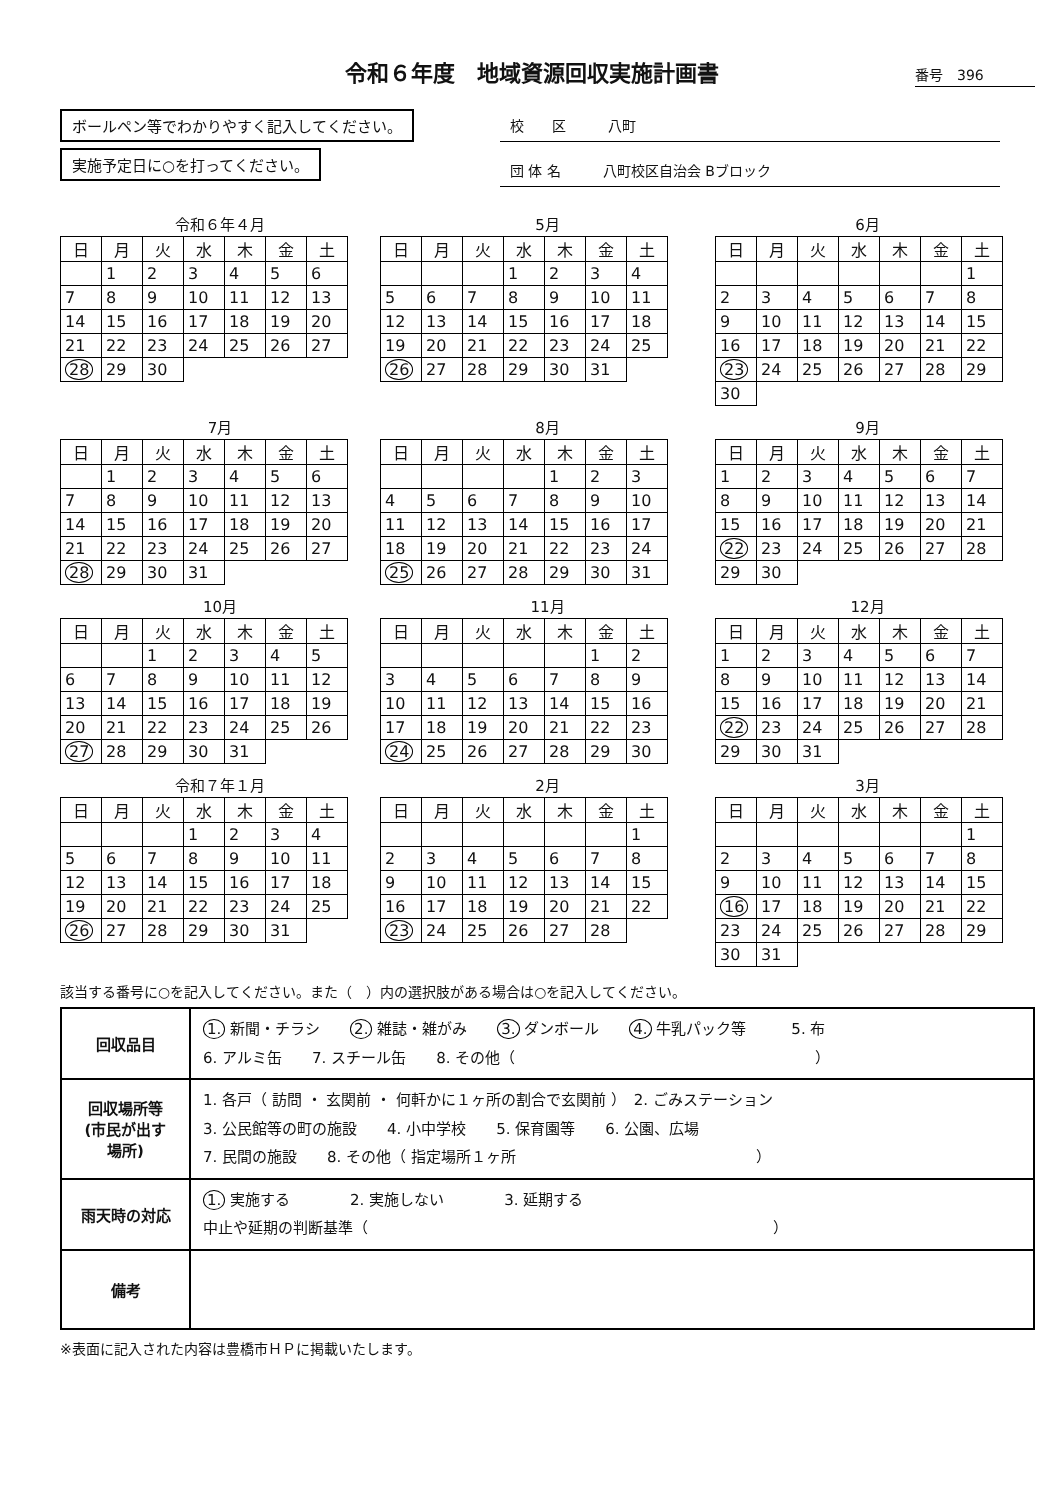令和６年度　地域資源回収実施計画書
番号　396
ボールペン等でわかりやすく記入してください。
実施予定日に○を打ってください。
校　　区　　　八町
団 体 名　　　八町校区自治会 Bブロック
令和６年４月
| 日 | 月 | 火 | 水 | 木 | 金 | 土 |
| --- | --- | --- | --- | --- | --- | --- |
| | 1 | 2 | 3 | 4 | 5 | 6 |
| 7 | 8 | 9 | 10 | 11 | 12 | 13 |
| 14 | 15 | 16 | 17 | 18 | 19 | 20 |
| 21 | 22 | 23 | 24 | 25 | 26 | 27 |
| 28 | 29 | 30 | | | | |
5月
| 日 | 月 | 火 | 水 | 木 | 金 | 土 |
| --- | --- | --- | --- | --- | --- | --- |
| | | | 1 | 2 | 3 | 4 |
| 5 | 6 | 7 | 8 | 9 | 10 | 11 |
| 12 | 13 | 14 | 15 | 16 | 17 | 18 |
| 19 | 20 | 21 | 22 | 23 | 24 | 25 |
| 26 | 27 | 28 | 29 | 30 | 31 | |
6月
| 日 | 月 | 火 | 水 | 木 | 金 | 土 |
| --- | --- | --- | --- | --- | --- | --- |
| | | | | | | 1 |
| 2 | 3 | 4 | 5 | 6 | 7 | 8 |
| 9 | 10 | 11 | 12 | 13 | 14 | 15 |
| 16 | 17 | 18 | 19 | 20 | 21 | 22 |
| 23 | 24 | 25 | 26 | 27 | 28 | 29 |
| 30 | | | | | | |
7月
| 日 | 月 | 火 | 水 | 木 | 金 | 土 |
| --- | --- | --- | --- | --- | --- | --- |
| | 1 | 2 | 3 | 4 | 5 | 6 |
| 7 | 8 | 9 | 10 | 11 | 12 | 13 |
| 14 | 15 | 16 | 17 | 18 | 19 | 20 |
| 21 | 22 | 23 | 24 | 25 | 26 | 27 |
| 28 | 29 | 30 | 31 | | | |
8月
| 日 | 月 | 火 | 水 | 木 | 金 | 土 |
| --- | --- | --- | --- | --- | --- | --- |
| | | | | 1 | 2 | 3 |
| 4 | 5 | 6 | 7 | 8 | 9 | 10 |
| 11 | 12 | 13 | 14 | 15 | 16 | 17 |
| 18 | 19 | 20 | 21 | 22 | 23 | 24 |
| 25 | 26 | 27 | 28 | 29 | 30 | 31 |
9月
| 日 | 月 | 火 | 水 | 木 | 金 | 土 |
| --- | --- | --- | --- | --- | --- | --- |
| 1 | 2 | 3 | 4 | 5 | 6 | 7 |
| 8 | 9 | 10 | 11 | 12 | 13 | 14 |
| 15 | 16 | 17 | 18 | 19 | 20 | 21 |
| 22 | 23 | 24 | 25 | 26 | 27 | 28 |
| 29 | 30 | | | | | |
10月
| 日 | 月 | 火 | 水 | 木 | 金 | 土 |
| --- | --- | --- | --- | --- | --- | --- |
| | | 1 | 2 | 3 | 4 | 5 |
| 6 | 7 | 8 | 9 | 10 | 11 | 12 |
| 13 | 14 | 15 | 16 | 17 | 18 | 19 |
| 20 | 21 | 22 | 23 | 24 | 25 | 26 |
| 27 | 28 | 29 | 30 | 31 | | |
11月
| 日 | 月 | 火 | 水 | 木 | 金 | 土 |
| --- | --- | --- | --- | --- | --- | --- |
| | | | | | 1 | 2 |
| 3 | 4 | 5 | 6 | 7 | 8 | 9 |
| 10 | 11 | 12 | 13 | 14 | 15 | 16 |
| 17 | 18 | 19 | 20 | 21 | 22 | 23 |
| 24 | 25 | 26 | 27 | 28 | 29 | 30 |
12月
| 日 | 月 | 火 | 水 | 木 | 金 | 土 |
| --- | --- | --- | --- | --- | --- | --- |
| 1 | 2 | 3 | 4 | 5 | 6 | 7 |
| 8 | 9 | 10 | 11 | 12 | 13 | 14 |
| 15 | 16 | 17 | 18 | 19 | 20 | 21 |
| 22 | 23 | 24 | 25 | 26 | 27 | 28 |
| 29 | 30 | 31 | | | | |
令和７年１月
| 日 | 月 | 火 | 水 | 木 | 金 | 土 |
| --- | --- | --- | --- | --- | --- | --- |
| | | | 1 | 2 | 3 | 4 |
| 5 | 6 | 7 | 8 | 9 | 10 | 11 |
| 12 | 13 | 14 | 15 | 16 | 17 | 18 |
| 19 | 20 | 21 | 22 | 23 | 24 | 25 |
| 26 | 27 | 28 | 29 | 30 | 31 | |
2月
| 日 | 月 | 火 | 水 | 木 | 金 | 土 |
| --- | --- | --- | --- | --- | --- | --- |
| | | | | | | 1 |
| 2 | 3 | 4 | 5 | 6 | 7 | 8 |
| 9 | 10 | 11 | 12 | 13 | 14 | 15 |
| 16 | 17 | 18 | 19 | 20 | 21 | 22 |
| 23 | 24 | 25 | 26 | 27 | 28 | |
3月
| 日 | 月 | 火 | 水 | 木 | 金 | 土 |
| --- | --- | --- | --- | --- | --- | --- |
| | | | | | | 1 |
| 2 | 3 | 4 | 5 | 6 | 7 | 8 |
| 9 | 10 | 11 | 12 | 13 | 14 | 15 |
| 16 | 17 | 18 | 19 | 20 | 21 | 22 |
| 23 | 24 | 25 | 26 | 27 | 28 | 29 |
| 30 | 31 | | | | | |
該当する番号に○を記入してください。また（　）内の選択肢がある場合は○を記入してください。
| 回収品目 | 1. 新聞・チラシ 2. 雑誌・雑がみ 3. ダンボール 4. 牛乳パック等 5. 布 6. アルミ缶 7. スチール缶 8. その他（ ） |
| 回収場所等 (市民が出す 場所) | 1. 各戸（ 訪問 ・ 玄関前 ・ 何軒かに１ヶ所の割合で玄関前 ） 2. ごみステーション 3. 公民館等の町の施設 4. 小中学校 5. 保育園等 6. 公園、広場 7. 民間の施設 8. その他（ 指定場所１ヶ所 ） |
| 雨天時の対応 | 1. 実施する 2. 実施しない 3. 延期する 中止や延期の判断基準（ ） |
| 備考 | |
※表面に記入された内容は豊橋市ＨＰに掲載いたします。